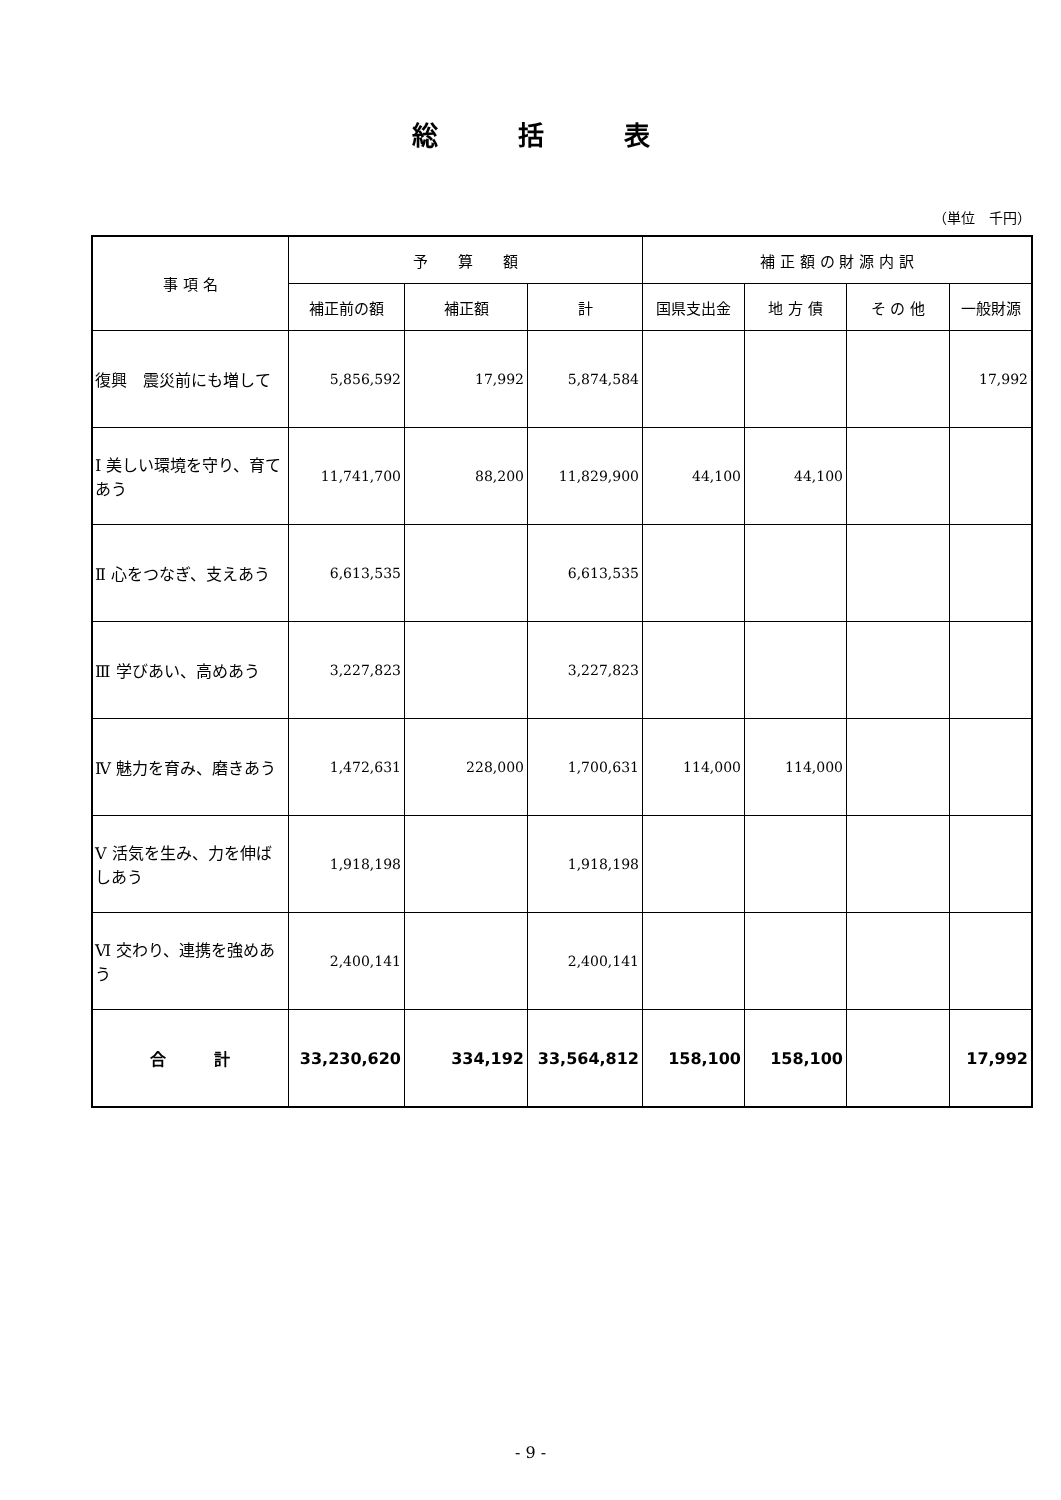総括表
（単位　千円）
| 事 項 名 | 予 算 額 | | | 補 正 額 の 財 源 内 訳 | | | |
| --- | --- | --- | --- | --- | --- | --- | --- |
| | 補正前の額 | 補正額 | 計 | 国県支出金 | 地 方 債 | そ の 他 | 一般財源 |
| 復興 震災前にも増して | 5,856,592 | 17,992 | 5,874,584 | | | | 17,992 |
| Ⅰ 美しい環境を守り、育てあう | 11,741,700 | 88,200 | 11,829,900 | 44,100 | 44,100 | | |
| Ⅱ 心をつなぎ、支えあう | 6,613,535 | | 6,613,535 | | | | |
| Ⅲ 学びあい、高めあう | 3,227,823 | | 3,227,823 | | | | |
| Ⅳ 魅力を育み、磨きあう | 1,472,631 | 228,000 | 1,700,631 | 114,000 | 114,000 | | |
| Ⅴ 活気を生み、力を伸ばしあう | 1,918,198 | | 1,918,198 | | | | |
| Ⅵ 交わり、連携を強めあう | 2,400,141 | | 2,400,141 | | | | |
| 合 計 | 33,230,620 | 334,192 | 33,564,812 | 158,100 | 158,100 | | 17,992 |
- 9 -